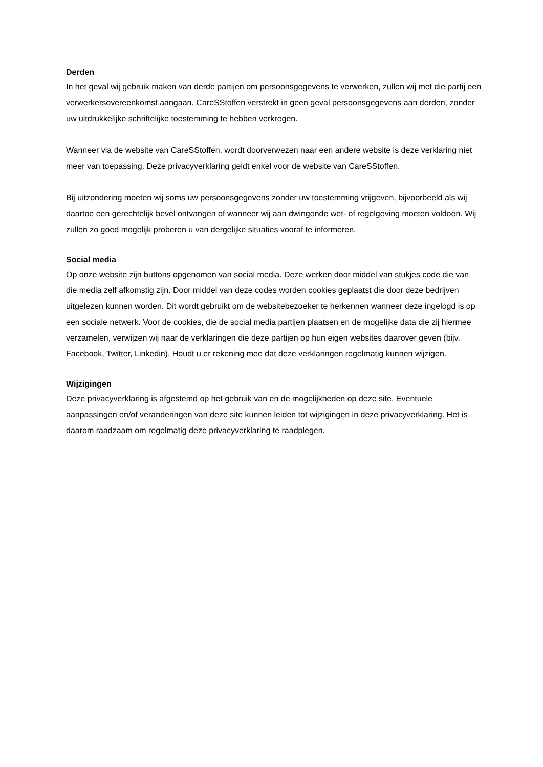Derden
In het geval wij gebruik maken van derde partijen om persoonsgegevens te verwerken, zullen wij met die partij een verwerkersovereenkomst aangaan. CareSStoffen verstrekt in geen geval persoonsgegevens aan derden, zonder uw uitdrukkelijke schriftelijke toestemming te hebben verkregen.
Wanneer via de website van CareSStoffen, wordt doorverwezen naar een andere website is deze verklaring niet meer van toepassing. Deze privacyverklaring geldt enkel voor de website van CareSStoffen.
Bij uitzondering moeten wij soms uw persoonsgegevens zonder uw toestemming vrijgeven, bijvoorbeeld als wij daartoe een gerechtelijk bevel ontvangen of wanneer wij aan dwingende wet- of regelgeving moeten voldoen. Wij zullen zo goed mogelijk proberen u van dergelijke situaties vooraf te informeren.
Social media
Op onze website zijn buttons opgenomen van social media. Deze werken door middel van stukjes code die van die media zelf afkomstig zijn. Door middel van deze codes worden cookies geplaatst die door deze bedrijven uitgelezen kunnen worden. Dit wordt gebruikt om de websitebezoeker te herkennen wanneer deze ingelogd is op een sociale netwerk. Voor de cookies, die de social media partijen plaatsen en de mogelijke data die zij hiermee verzamelen, verwijzen wij naar de verklaringen die deze partijen op hun eigen websites daarover geven (bijv. Facebook, Twitter, Linkedin). Houdt u er rekening mee dat deze verklaringen regelmatig kunnen wijzigen.
Wijzigingen
Deze privacyverklaring is afgestemd op het gebruik van en de mogelijkheden op deze site. Eventuele aanpassingen en/of veranderingen van deze site kunnen leiden tot wijzigingen in deze privacyverklaring. Het is daarom raadzaam om regelmatig deze privacyverklaring te raadplegen.